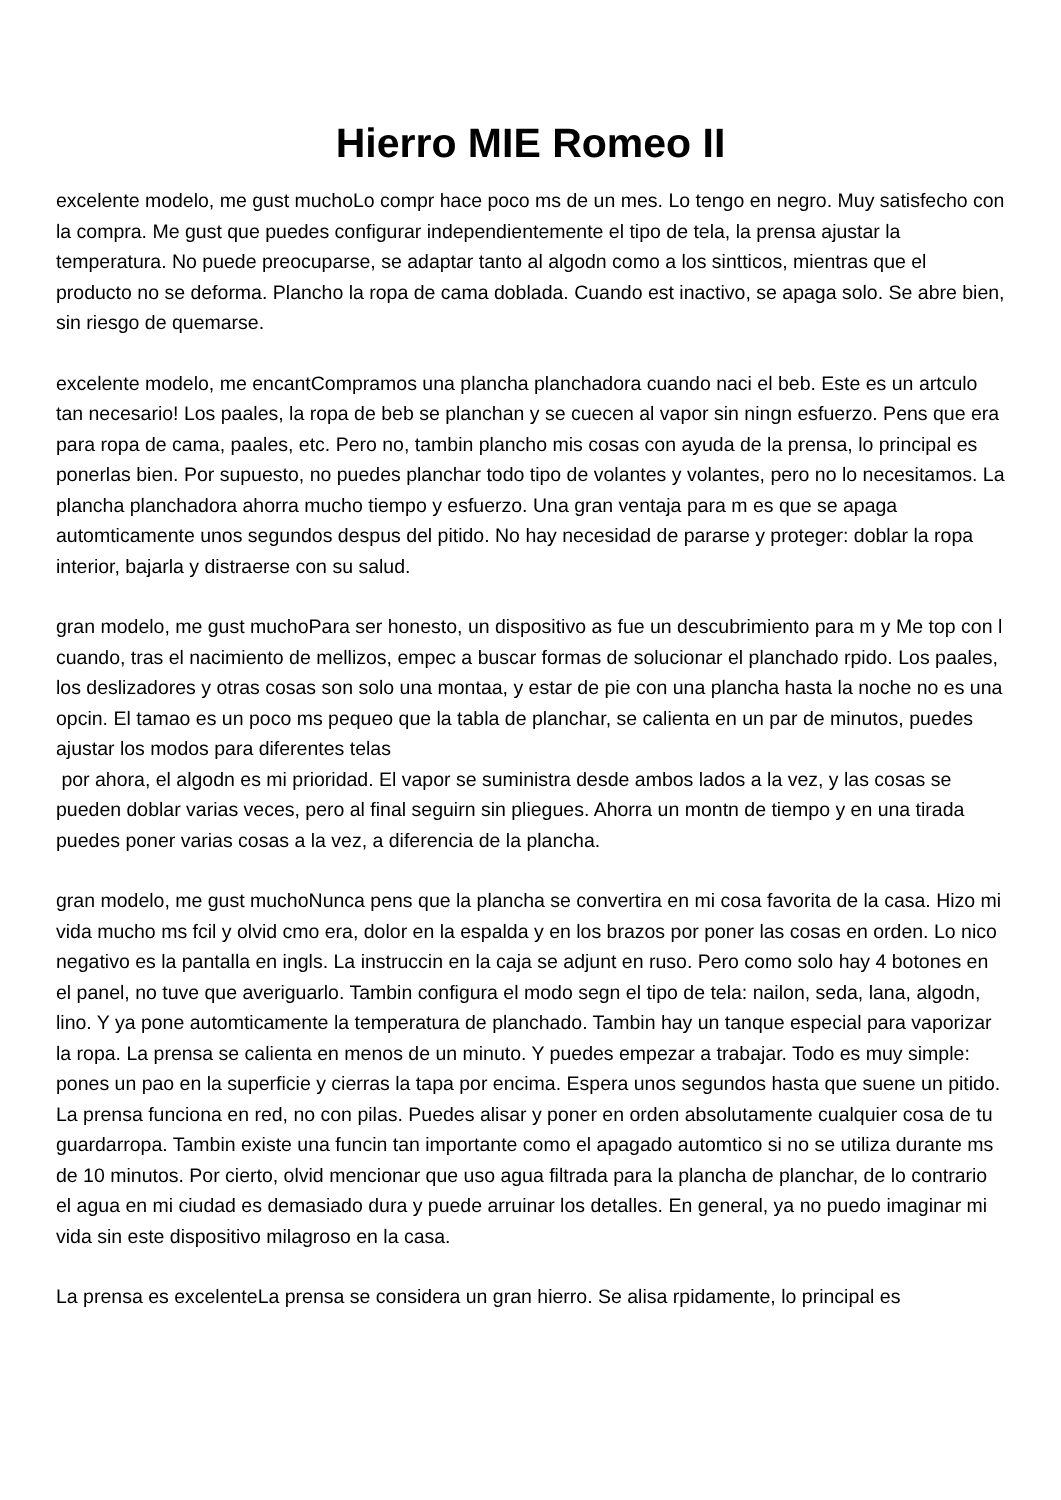Hierro MIE Romeo II
excelente modelo, me gust muchoLo compr hace poco ms de un mes. Lo tengo en negro. Muy satisfecho con la compra. Me gust que puedes configurar independientemente el tipo de tela, la prensa ajustar la temperatura. No puede preocuparse, se adaptar tanto al algodn como a los sintticos, mientras que el producto no se deforma. Plancho la ropa de cama doblada. Cuando est inactivo, se apaga solo. Se abre bien, sin riesgo de quemarse.
excelente modelo, me encantCompramos una plancha planchadora cuando naci el beb. Este es un artculo tan necesario! Los paales, la ropa de beb se planchan y se cuecen al vapor sin ningn esfuerzo. Pens que era para ropa de cama, paales, etc. Pero no, tambin plancho mis cosas con ayuda de la prensa, lo principal es ponerlas bien. Por supuesto, no puedes planchar todo tipo de volantes y volantes, pero no lo necesitamos. La plancha planchadora ahorra mucho tiempo y esfuerzo. Una gran ventaja para m es que se apaga automticamente unos segundos despus del pitido. No hay necesidad de pararse y proteger: doblar la ropa interior, bajarla y distraerse con su salud.
gran modelo, me gust muchoPara ser honesto, un dispositivo as fue un descubrimiento para m y Me top con l cuando, tras el nacimiento de mellizos, empec a buscar formas de solucionar el planchado rpido. Los paales, los deslizadores y otras cosas son solo una montaa, y estar de pie con una plancha hasta la noche no es una opcin. El tamao es un poco ms pequeo que la tabla de planchar, se calienta en un par de minutos, puedes ajustar los modos para diferentes telas
por ahora, el algodn es mi prioridad. El vapor se suministra desde ambos lados a la vez, y las cosas se pueden doblar varias veces, pero al final seguirn sin pliegues. Ahorra un montn de tiempo y en una tirada puedes poner varias cosas a la vez, a diferencia de la plancha.
gran modelo, me gust muchoNunca pens que la plancha se convertira en mi cosa favorita de la casa. Hizo mi vida mucho ms fcil y olvid cmo era, dolor en la espalda y en los brazos por poner las cosas en orden. Lo nico negativo es la pantalla en ingls. La instruccin en la caja se adjunt en ruso. Pero como solo hay 4 botones en el panel, no tuve que averiguarlo. Tambin configura el modo segn el tipo de tela: nailon, seda, lana, algodn, lino. Y ya pone automticamente la temperatura de planchado. Tambin hay un tanque especial para vaporizar la ropa. La prensa se calienta en menos de un minuto. Y puedes empezar a trabajar. Todo es muy simple: pones un pao en la superficie y cierras la tapa por encima. Espera unos segundos hasta que suene un pitido. La prensa funciona en red, no con pilas. Puedes alisar y poner en orden absolutamente cualquier cosa de tu guardarropa. Tambin existe una funcin tan importante como el apagado automtico si no se utiliza durante ms de 10 minutos. Por cierto, olvid mencionar que uso agua filtrada para la plancha de planchar, de lo contrario el agua en mi ciudad es demasiado dura y puede arruinar los detalles. En general, ya no puedo imaginar mi vida sin este dispositivo milagroso en la casa.
La prensa es excelenteLa prensa se considera un gran hierro. Se alisa rpidamente, lo principal es